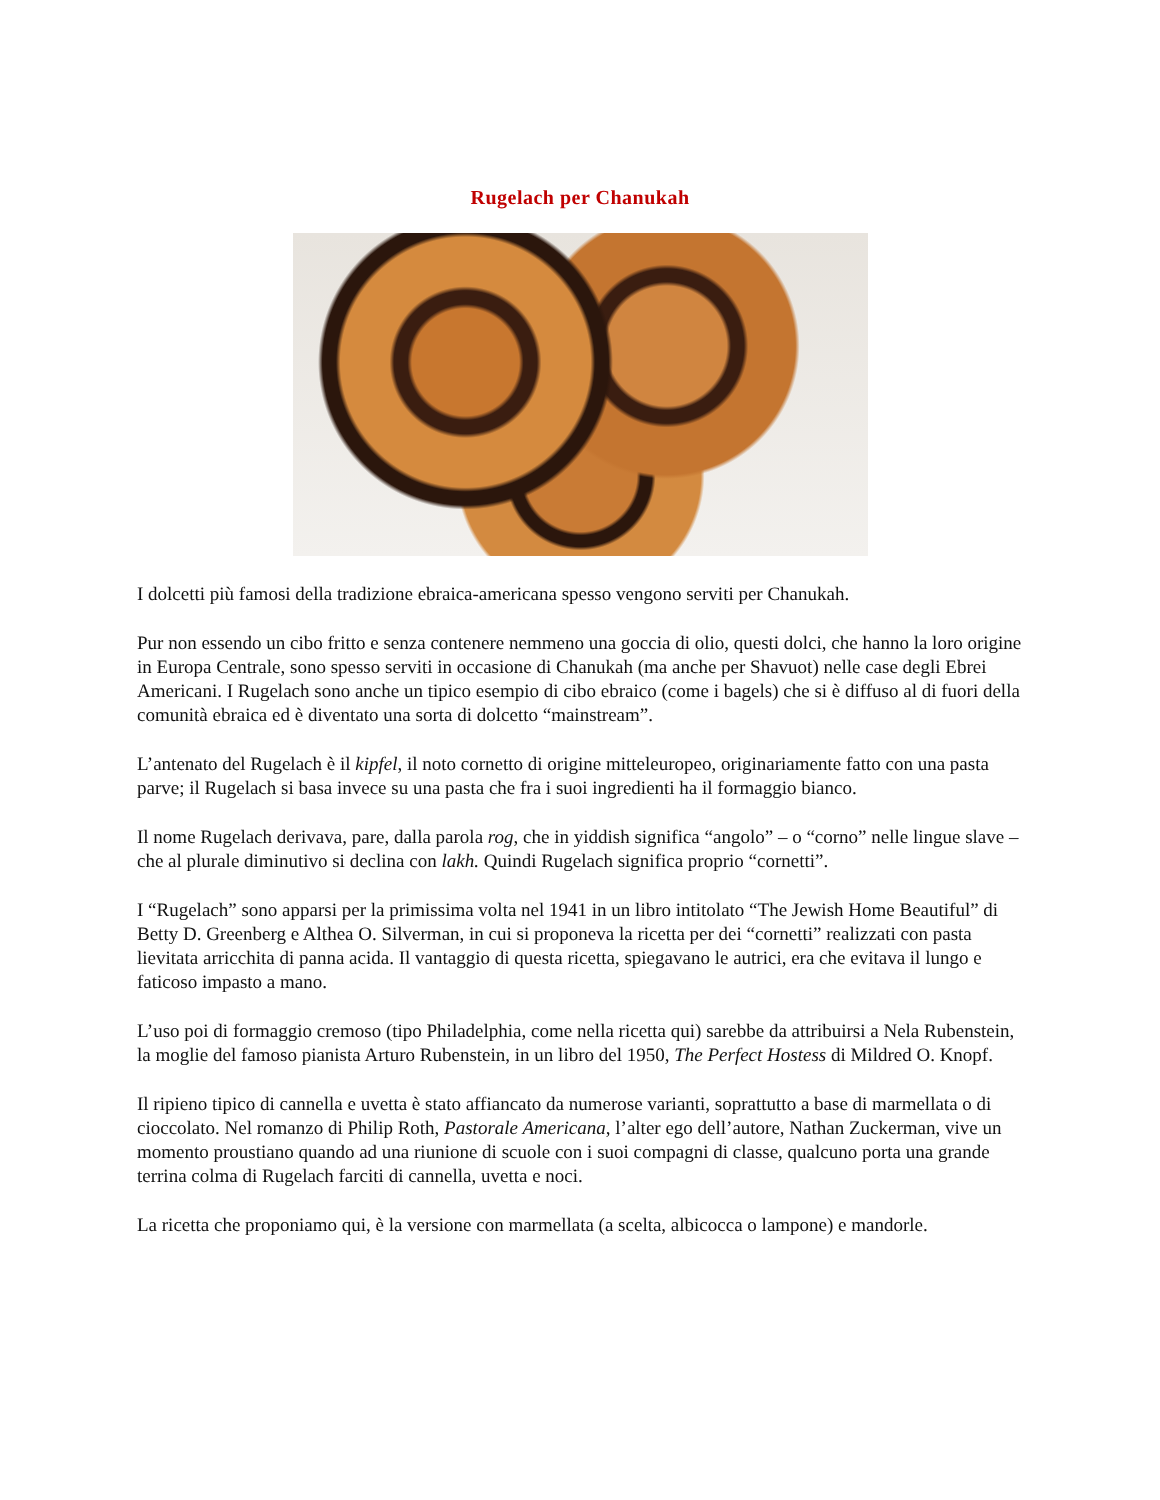Rugelach per Chanukah
I dolcetti più famosi della tradizione ebraica-americana spesso vengono serviti per Chanukah.
Pur non essendo un cibo fritto e senza contenere nemmeno una goccia di olio, questi dolci, che hanno la loro origine in Europa Centrale, sono spesso serviti in occasione di Chanukah (ma anche per Shavuot) nelle case degli Ebrei Americani. I Rugelach sono anche un tipico esempio di cibo ebraico (come i bagels) che si è diffuso al di fuori della comunità ebraica ed è diventato una sorta di dolcetto “mainstream”.
L’antenato del Rugelach è il kipfel, il noto cornetto di origine mitteleuropeo, originariamente fatto con una pasta parve; il Rugelach si basa invece su una pasta che fra i suoi ingredienti ha il formaggio bianco.
Il nome Rugelach derivava, pare, dalla parola rog, che in yiddish significa “angolo” – o “corno” nelle lingue slave – che al plurale diminutivo si declina con lakh. Quindi Rugelach significa proprio “cornetti”.
I “Rugelach” sono apparsi per la primissima volta nel 1941 in un libro intitolato “The Jewish Home Beautiful” di Betty D. Greenberg e Althea O. Silverman, in cui si proponeva la ricetta per dei “cornetti” realizzati con pasta lievitata arricchita di panna acida. Il vantaggio di questa ricetta, spiegavano le autrici, era che evitava il lungo e faticoso impasto a mano.
L’uso poi di formaggio cremoso (tipo Philadelphia, come nella ricetta qui) sarebbe da attribuirsi a Nela Rubenstein, la moglie del famoso pianista Arturo Rubenstein, in un libro del 1950, The Perfect Hostess di Mildred O. Knopf.
Il ripieno tipico di cannella e uvetta è stato affiancato da numerose varianti, soprattutto a base di marmellata o di cioccolato. Nel romanzo di Philip Roth, Pastorale Americana, l’alter ego dell’autore, Nathan Zuckerman, vive un momento proustiano quando ad una riunione di scuole con i suoi compagni di classe, qualcuno porta una grande terrina colma di Rugelach farciti di cannella, uvetta e noci.
La ricetta che proponiamo qui, è la versione con marmellata (a scelta, albicocca o lampone) e mandorle.